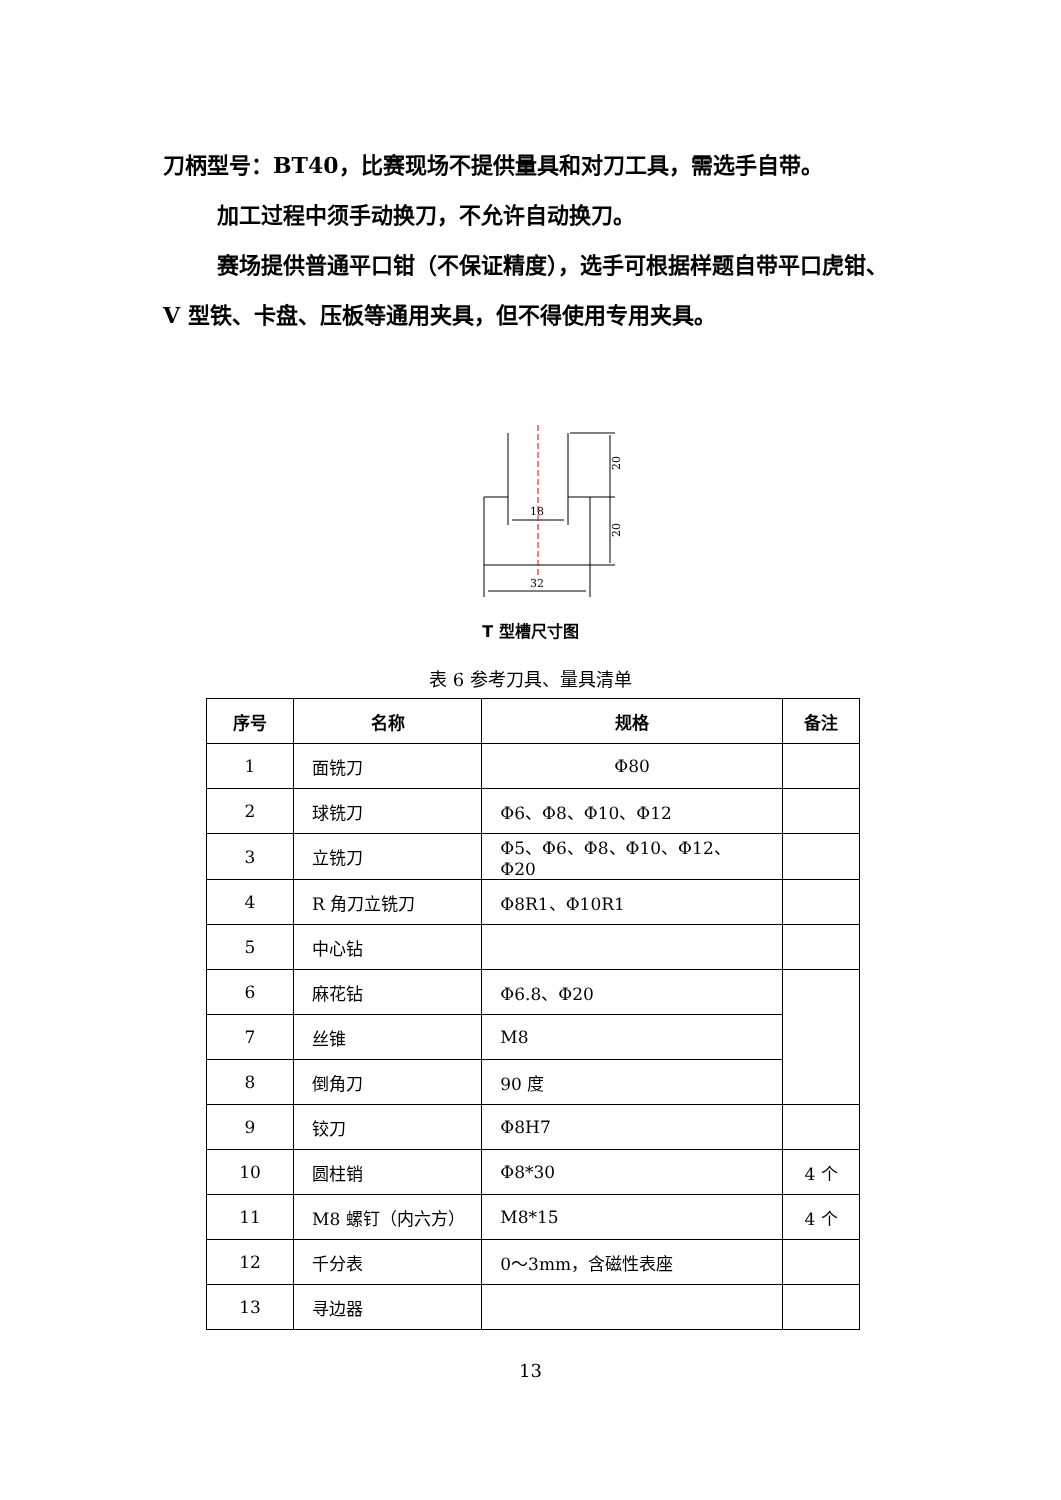刀柄型号：BT40，比赛现场不提供量具和对刀工具，需选手自带。
加工过程中须手动换刀，不允许自动换刀。
赛场提供普通平口钳（不保证精度），选手可根据样题自带平口虎钳、V 型铁、卡盘、压板等通用夹具，但不得使用专用夹具。
18
32
20
20
T 型槽尺寸图
表 6 参考刀具、量具清单
| 序号 | 名称 | 规格 | 备注 |
| --- | --- | --- | --- |
| 1 | 面铣刀 | Φ80 | |
| 2 | 球铣刀 | Φ6、Φ8、Φ10、Φ12 | |
| 3 | 立铣刀 | Φ5、Φ6、Φ8、Φ10、Φ12、Φ20 | |
| 4 | R 角刀立铣刀 | Φ8R1、Φ10R1 | |
| 5 | 中心钻 | | |
| 6 | 麻花钻 | Φ6.8、Φ20 | |
| 7 | 丝锥 | M8 | |
| 8 | 倒角刀 | 90 度 | |
| 9 | 铰刀 | Φ8H7 | |
| 10 | 圆柱销 | Φ8*30 | 4 个 |
| 11 | M8 螺钉（内六方） | M8*15 | 4 个 |
| 12 | 千分表 | 0～3mm，含磁性表座 | |
| 13 | 寻边器 | | |
13